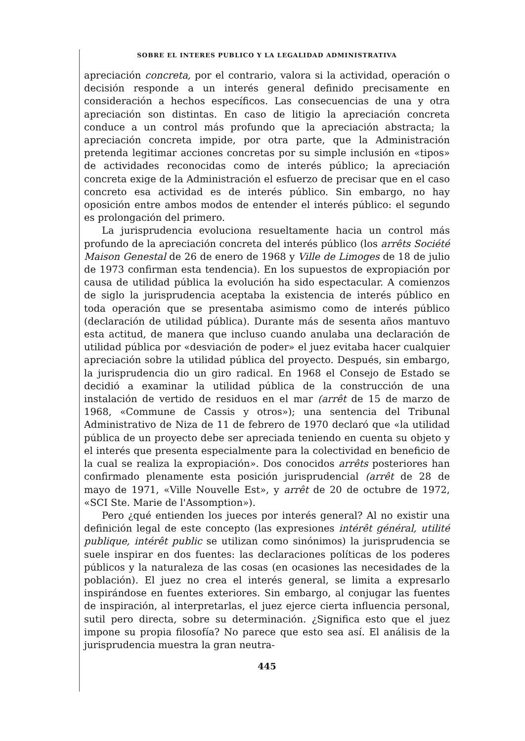SOBRE EL INTERES PUBLICO Y LA LEGALIDAD ADMINISTRATIVA
apreciación concreta, por el contrario, valora si la actividad, operación o decisión responde a un interés general definido precisamente en consideración a hechos específicos. Las consecuencias de una y otra apreciación son distintas. En caso de litigio la apreciación concreta conduce a un control más profundo que la apreciación abstracta; la apreciación concreta impide, por otra parte, que la Administración pretenda legitimar acciones concretas por su simple inclusión en «tipos» de actividades reconocidas como de interés público; la apreciación concreta exige de la Administración el esfuerzo de precisar que en el caso concreto esa actividad es de interés público. Sin embargo, no hay oposición entre ambos modos de entender el interés público: el segundo es prolongación del primero.
La jurisprudencia evoluciona resueltamente hacia un control más profundo de la apreciación concreta del interés público (los arrêts Société Maison Genestal de 26 de enero de 1968 y Ville de Limoges de 18 de julio de 1973 confirman esta tendencia). En los supuestos de expropiación por causa de utilidad pública la evolución ha sido espectacular. A comienzos de siglo la jurisprudencia aceptaba la existencia de interés público en toda operación que se presentaba asimismo como de interés público (declaración de utilidad pública). Durante más de sesenta años mantuvo esta actitud, de manera que incluso cuando anulaba una declaración de utilidad pública por «desviación de poder» el juez evitaba hacer cualquier apreciación sobre la utilidad pública del proyecto. Después, sin embargo, la jurisprudencia dio un giro radical. En 1968 el Consejo de Estado se decidió a examinar la utilidad pública de la construcción de una instalación de vertido de residuos en el mar (arrêt de 15 de marzo de 1968, «Commune de Cassis y otros»); una sentencia del Tribunal Administrativo de Niza de 11 de febrero de 1970 declaró que «la utilidad pública de un proyecto debe ser apreciada teniendo en cuenta su objeto y el interés que presenta especialmente para la colectividad en beneficio de la cual se realiza la expropiación». Dos conocidos arrêts posteriores han confirmado plenamente esta posición jurisprudencial (arrêt de 28 de mayo de 1971, «Ville Nouvelle Est», y arrêt de 20 de octubre de 1972, «SCI Ste. Marie de l'Assomption»).
Pero ¿qué entienden los jueces por interés general? Al no existir una definición legal de este concepto (las expresiones intérêt général, utilité publique, intérêt public se utilizan como sinónimos) la jurisprudencia se suele inspirar en dos fuentes: las declaraciones políticas de los poderes públicos y la naturaleza de las cosas (en ocasiones las necesidades de la población). El juez no crea el interés general, se limita a expresarlo inspirándose en fuentes exteriores. Sin embargo, al conjugar las fuentes de inspiración, al interpretarlas, el juez ejerce cierta influencia personal, sutil pero directa, sobre su determinación. ¿Significa esto que el juez impone su propia filosofía? No parece que esto sea así. El análisis de la jurisprudencia muestra la gran neutra-
445